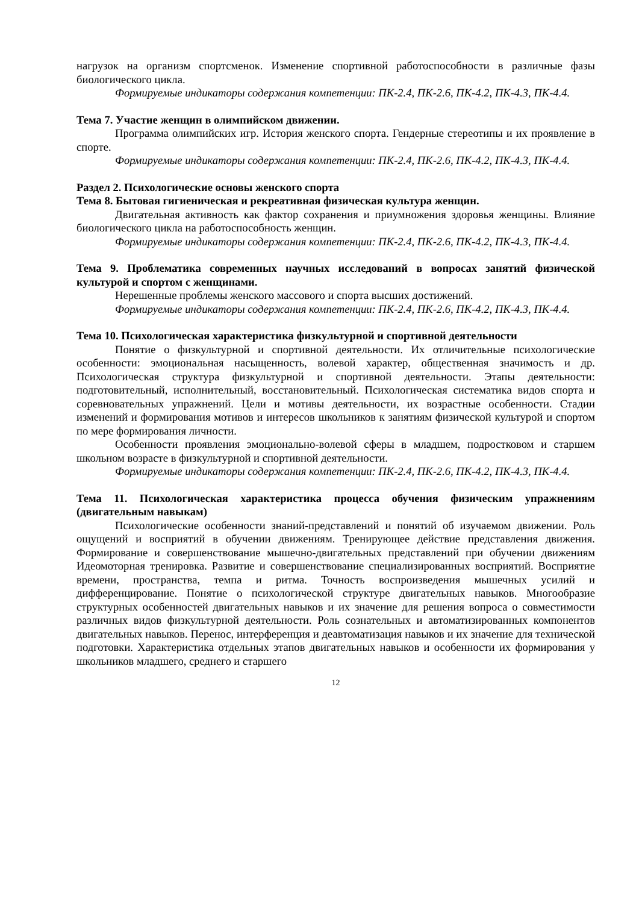нагрузок на организм спортсменок. Изменение спортивной работоспособности в различные фазы биологического цикла.
Формируемые индикаторы содержания компетенции: ПК-2.4, ПК-2.6, ПК-4.2, ПК-4.3, ПК-4.4.
Тема 7. Участие женщин в олимпийском движении.
Программа олимпийских игр. История женского спорта. Гендерные стереотипы и их проявление в спорте.
Формируемые индикаторы содержания компетенции: ПК-2.4, ПК-2.6, ПК-4.2, ПК-4.3, ПК-4.4.
Раздел 2. Психологические основы женского спорта
Тема 8. Бытовая гигиеническая и рекреативная физическая культура женщин.
Двигательная активность как фактор сохранения и приумножения здоровья женщины. Влияние биологического цикла на работоспособность женщин.
Формируемые индикаторы содержания компетенции: ПК-2.4, ПК-2.6, ПК-4.2, ПК-4.3, ПК-4.4.
Тема 9. Проблематика современных научных исследований в вопросах занятий физической культурой и спортом с женщинами.
Нерешенные проблемы женского массового и спорта высших достижений.
Формируемые индикаторы содержания компетенции: ПК-2.4, ПК-2.6, ПК-4.2, ПК-4.3, ПК-4.4.
Тема 10. Психологическая характеристика физкультурной и спортивной деятельности
Понятие о физкультурной и спортивной деятельности. Их отличительные психологические особенности: эмоциональная насыщенность, волевой характер, общественная значимость и др. Психологическая структура физкультурной и спортивной деятельности. Этапы деятельности: подготовительный, исполнительный, восстановительный. Психологическая систематика видов спорта и соревновательных упражнений. Цели и мотивы деятельности, их возрастные особенности. Стадии изменений и формирования мотивов и интересов школьников к занятиям физической культурой и спортом по мере формирования личности.
Особенности проявления эмоционально-волевой сферы в младшем, подростковом и старшем школьном возрасте в физкультурной и спортивной деятельности.
Формируемые индикаторы содержания компетенции: ПК-2.4, ПК-2.6, ПК-4.2, ПК-4.3, ПК-4.4.
Тема 11. Психологическая характеристика процесса обучения физическим упражнениям (двигательным навыкам)
Психологические особенности знаний-представлений и понятий об изучаемом движении. Роль ощущений и восприятий в обучении движениям. Тренирующее действие представления движения. Формирование и совершенствование мышечно-двигательных представлений при обучении движениям Идеомоторная тренировка. Развитие и совершенствование специализированных восприятий. Восприятие времени, пространства, темпа и ритма. Точность воспроизведения мышечных усилий и дифференцирование. Понятие о психологической структуре двигательных навыков. Многообразие структурных особенностей двигательных навыков и их значение для решения вопроса о совместимости различных видов физкультурной деятельности. Роль сознательных и автоматизированных компонентов двигательных навыков. Перенос, интерференция и деавтоматизация навыков и их значение для технической подготовки. Характеристика отдельных этапов двигательных навыков и особенности их формирования у школьников младшего, среднего и старшего
12